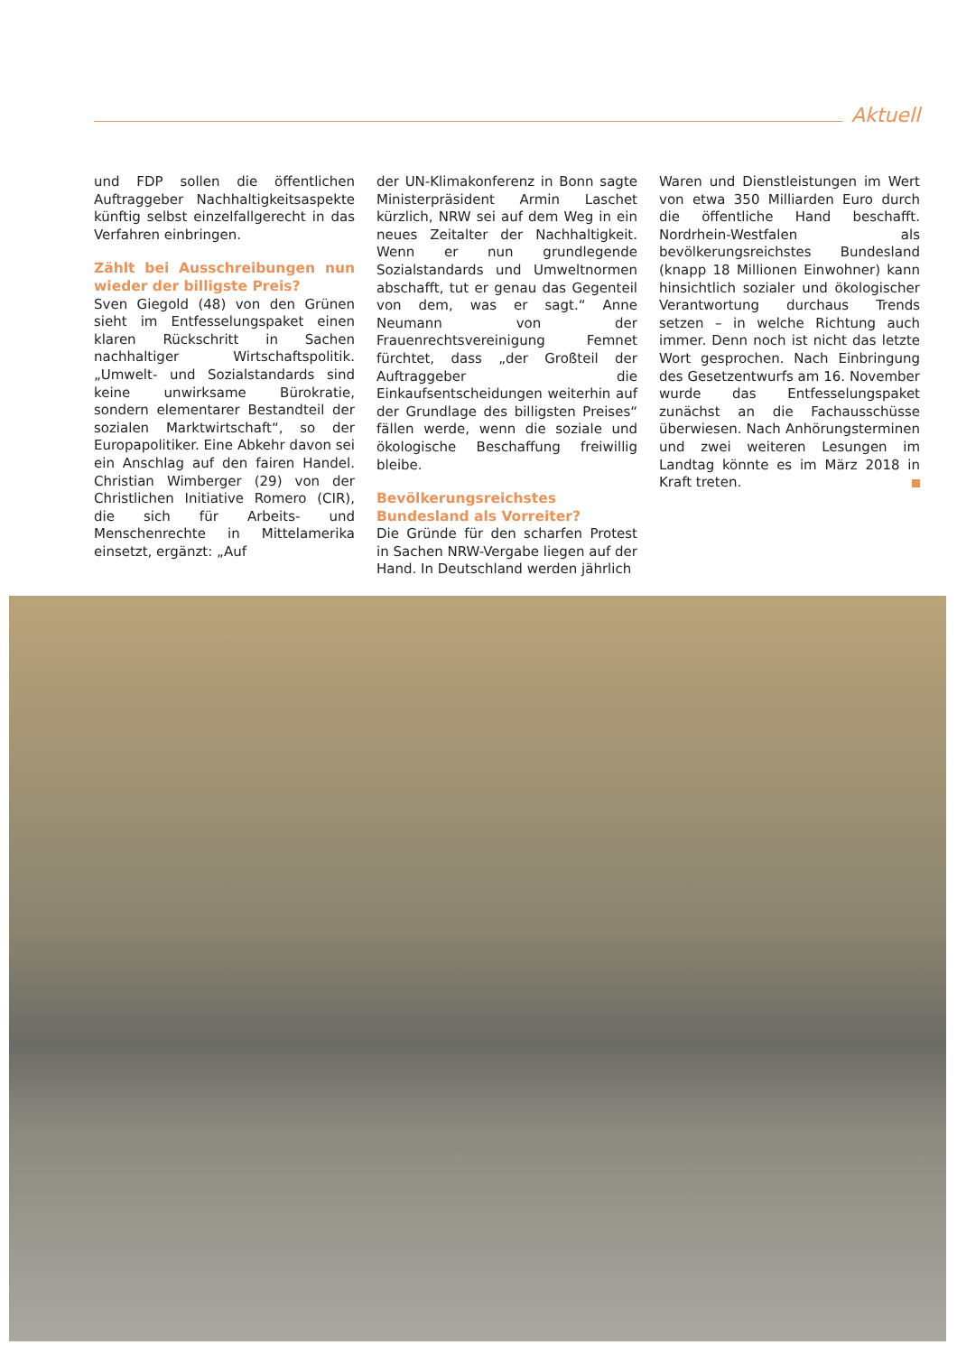Aktuell
und FDP sollen die öffentlichen Auftraggeber Nachhaltigkeitsaspekte künftig selbst einzelfallgerecht in das Verfahren einbringen.
Zählt bei Ausschreibungen nun wieder der billigste Preis?
Sven Giegold (48) von den Grünen sieht im Entfesselungspaket einen klaren Rückschritt in Sachen nachhaltiger Wirtschaftspolitik. „Umwelt- und Sozialstandards sind keine unwirksame Bürokratie, sondern elementarer Bestandteil der sozialen Marktwirtschaft“, so der Europapolitiker. Eine Abkehr davon sei ein Anschlag auf den fairen Handel. Christian Wimberger (29) von der Christlichen Initiative Romero (CIR), die sich für Arbeits- und Menschenrechte in Mittelamerika einsetzt, ergänzt: „Auf
der UN-Klimakonferenz in Bonn sagte Ministerpräsident Armin Laschet kürzlich, NRW sei auf dem Weg in ein neues Zeitalter der Nachhaltigkeit. Wenn er nun grundlegende Sozialstandards und Umweltnormen abschafft, tut er genau das Gegenteil von dem, was er sagt.“ Anne Neumann von der Frauenrechtsvereinigung Femnet fürchtet, dass „der Großteil der Auftraggeber die Einkaufsentscheidungen weiterhin auf der Grundlage des billigsten Preises“ fällen werde, wenn die soziale und ökologische Beschaffung freiwillig bleibe.
Bevölkerungsreichstes Bundesland als Vorreiter?
Die Gründe für den scharfen Protest in Sachen NRW-Vergabe liegen auf der Hand. In Deutschland werden jährlich
Waren und Dienstleistungen im Wert von etwa 350 Milliarden Euro durch die öffentliche Hand beschafft. Nordrhein-Westfalen als bevölkerungsreichstes Bundesland (knapp 18 Millionen Einwohner) kann hinsichtlich sozialer und ökologischer Verantwortung durchaus Trends setzen – in welche Richtung auch immer. Denn noch ist nicht das letzte Wort gesprochen. Nach Einbringung des Gesetzentwurfs am 16. November wurde das Entfesselungspaket zunächst an die Fachausschüsse überwiesen. Nach Anhörungsterminen und zwei weiteren Lesungen im Landtag könnte es im März 2018 in Kraft treten.